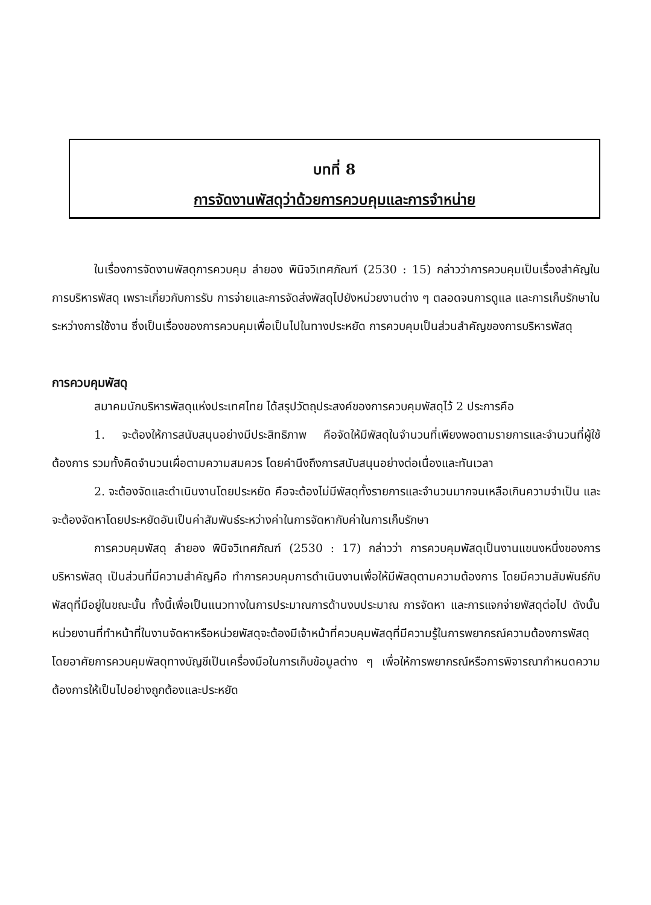บทที่ 8
การจัดงานพัสดุว่าด้วยการควบคุมและการจำหน่าย
ในเรื่องการจัดงานพัสดุการควบคุม ลำยอง พินิจวิเทศภัณฑ์ (2530 : 15) กล่าวว่าการควบคุมเป็นเรื่องสำคัญในการบริหารพัสดุ เพราะเกี่ยวกับการรับ การจ่ายและการจัดส่งพัสดุไปยังหน่วยงานต่าง ๆ ตลอดจนการดูแล และการเก็บรักษาในระหว่างการใช้งาน ซึ่งเป็นเรื่องของการควบคุมเพื่อเป็นไปในทางประหยัด การควบคุมเป็นส่วนสำคัญของการบริหารพัสดุ
การควบคุมพัสดุ
สมาคมนักบริหารพัสดุแห่งประเทศไทย ได้สรุปวัตถุประสงค์ของการควบคุมพัสดุไว้ 2 ประการคือ
1. จะต้องให้การสนับสนุนอย่างมีประสิทธิภาพ คือจัดให้มีพัสดุในจำนวนที่เพียงพอตามรายการและจำนวนที่ผู้ใช้ต้องการ รวมทั้งคิดจำนวนเผื่อตามความสมควร โดยคำนึงถึงการสนับสนุนอย่างต่อเนื่องและทันเวลา
2. จะต้องจัดและดำเนินงานโดยประหยัด คือจะต้องไม่มีพัสดุทั้งรายการและจำนวนมากจนเหลือเกินความจำเป็น และจะต้องจัดหาโดยประหยัดอันเป็นค่าสัมพันธ์ระหว่างค่าในการจัดหากับค่าในการเก็บรักษา
การควบคุมพัสดุ ลำยอง พินิจวิเทศภัณฑ์ (2530 : 17) กล่าวว่า การควบคุมพัสดุเป็นงานแขนงหนึ่งของการบริหารพัสดุ เป็นส่วนที่มีความสำคัญคือ ทำการควบคุมการดำเนินงานเพื่อให้มีพัสดุตามความต้องการ โดยมีความสัมพันธ์กับพัสดุที่มีอยู่ในขณะนั้น ทั้งนี้เพื่อเป็นแนวทางในการประมาณการด้านงบประมาณ การจัดหา และการแจกจ่ายพัสดุต่อไป ดังนั้น หน่วยงานที่ทำหน้าที่ในงานจัดหาหรือหน่วยพัสดุจะต้องมีเจ้าหน้าที่ควบคุมพัสดุที่มีความรู้ในการพยากรณ์ความต้องการพัสดุ โดยอาศัยการควบคุมพัสดุทางบัญชีเป็นเครื่องมือในการเก็บข้อมูลต่าง ๆ เพื่อให้การพยากรณ์หรือการพิจารณากำหนดความต้องการให้เป็นไปอย่างถูกต้องและประหยัด